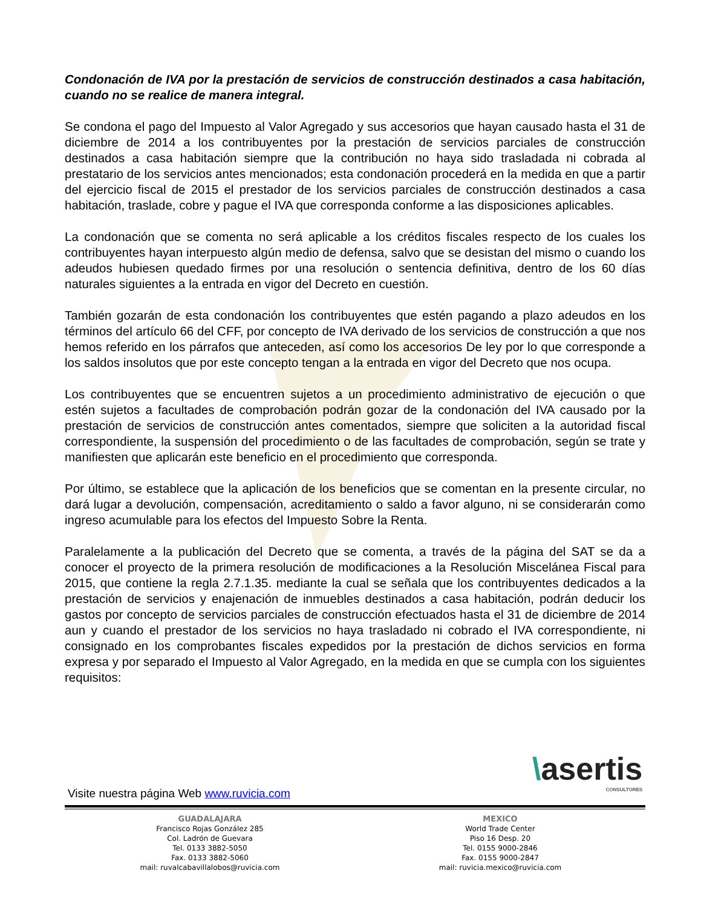Condonación de IVA por la prestación de servicios de construcción destinados a casa habitación, cuando no se realice de manera integral.
Se condona el pago del Impuesto al Valor Agregado y sus accesorios que hayan causado hasta el 31 de diciembre de 2014 a los contribuyentes por la prestación de servicios parciales de construcción destinados a casa habitación siempre que la contribución no haya sido trasladada ni cobrada al prestatario de los servicios antes mencionados; esta condonación procederá en la medida en que a partir del ejercicio fiscal de 2015 el prestador de los servicios parciales de construcción destinados a casa habitación, traslade, cobre y pague el IVA que corresponda conforme a las disposiciones aplicables.
La condonación que se comenta no será aplicable a los créditos fiscales respecto de los cuales los contribuyentes hayan interpuesto algún medio de defensa, salvo que se desistan del mismo o cuando los adeudos hubiesen quedado firmes por una resolución o sentencia definitiva, dentro de los 60 días naturales siguientes a la entrada en vigor del Decreto en cuestión.
También gozarán de esta condonación los contribuyentes que estén pagando a plazo adeudos en los términos del artículo 66 del CFF, por concepto de IVA derivado de los servicios de construcción a que nos hemos referido en los párrafos que anteceden, así como los accesorios De ley por lo que corresponde a los saldos insolutos que por este concepto tengan a la entrada en vigor del Decreto que nos ocupa.
Los contribuyentes que se encuentren sujetos a un procedimiento administrativo de ejecución o que estén sujetos a facultades de comprobación podrán gozar de la condonación del IVA causado por la prestación de servicios de construcción antes comentados, siempre que soliciten a la autoridad fiscal correspondiente, la suspensión del procedimiento o de las facultades de comprobación, según se trate y manifiesten que aplicarán este beneficio en el procedimiento que corresponda.
Por último, se establece que la aplicación de los beneficios que se comentan en la presente circular, no dará lugar a devolución, compensación, acreditamiento o saldo a favor alguno, ni se considerarán como ingreso acumulable para los efectos del Impuesto Sobre la Renta.
Paralelamente a la publicación del Decreto que se comenta, a través de la página del SAT se da a conocer el proyecto de la primera resolución de modificaciones a la Resolución Miscelánea Fiscal para 2015, que contiene la regla 2.7.1.35. mediante la cual se señala que los contribuyentes dedicados a la prestación de servicios y enajenación de inmuebles destinados a casa habitación, podrán deducir los gastos por concepto de servicios parciales de construcción efectuados hasta el 31 de diciembre de 2014 aun y cuando el prestador de los servicios no haya trasladado ni cobrado el IVA correspondiente, ni consignado en los comprobantes fiscales expedidos por la prestación de dichos servicios en forma expresa y por separado el Impuesto al Valor Agregado, en la medida en que se cumpla con los siguientes requisitos:
\asertis
CONSULTORES
Visite nuestra página Web www.ruvicia.com
GUADALAJARA
Francisco Rojas González 285
Col. Ladrón de Guevara
Tel. 0133 3882-5050
Fax. 0133 3882-5060
mail: ruvalcabavillalobos@ruvicia.com
MEXICO
World Trade Center
Piso 16 Desp. 20
Tel. 0155 9000-2846
Fax. 0155 9000-2847
mail: ruvicia.mexico@ruvicia.com